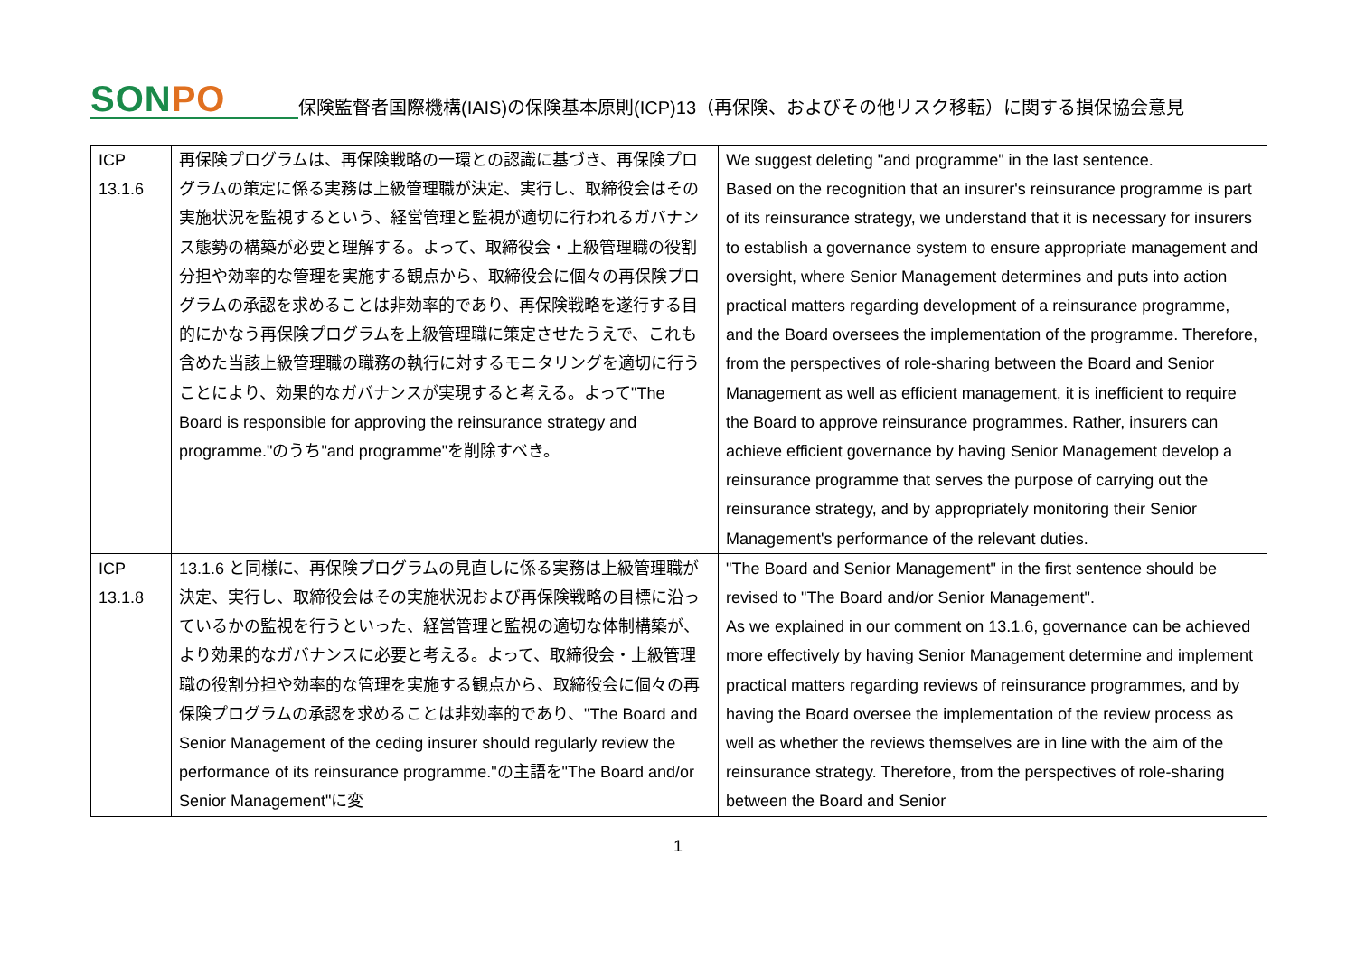SONPO
保険監督者国際機構(IAIS)の保険基本原則(ICP)13（再保険、およびその他リスク移転）に関する損保協会意見
| ICP 13.1.6 | 再保険プログラムは、再保険戦略の一環との認識に基づき、再保険プログラムの策定に係る実務は上級管理職が決定、実行し、取締役会はその実施状況を監視するという、経営管理と監視が適切に行われるガバナンス態勢の構築が必要と理解する。よって、取締役会・上級管理職の役割分担や効率的な管理を実施する観点から、取締役会に個々の再保険プログラムの承認を求めることは非効率的であり、再保険戦略を遂行する目的にかなう再保険プログラムを上級管理職に策定させたうえで、これも含めた当該上級管理職の職務の執行に対するモニタリングを適切に行うことにより、効果的なガバナンスが実現すると考える。よって"The Board is responsible for approving the reinsurance strategy and programme."のうち"and programme"を削除すべき。 | We suggest deleting "and programme" in the last sentence. Based on the recognition that an insurer's reinsurance programme is part of its reinsurance strategy, we understand that it is necessary for insurers to establish a governance system to ensure appropriate management and oversight, where Senior Management determines and puts into action practical matters regarding development of a reinsurance programme, and the Board oversees the implementation of the programme. Therefore, from the perspectives of role-sharing between the Board and Senior Management as well as efficient management, it is inefficient to require the Board to approve reinsurance programmes. Rather, insurers can achieve efficient governance by having Senior Management develop a reinsurance programme that serves the purpose of carrying out the reinsurance strategy, and by appropriately monitoring their Senior Management's performance of the relevant duties. |
| ICP 13.1.8 | 13.1.6 と同様に、再保険プログラムの見直しに係る実務は上級管理職が決定、実行し、取締役会はその実施状況および再保険戦略の目標に沿っているかの監視を行うといった、経営管理と監視の適切な体制構築が、より効果的なガバナンスに必要と考える。よって、取締役会・上級管理職の役割分担や効率的な管理を実施する観点から、取締役会に個々の再保険プログラムの承認を求めることは非効率的であり、"The Board and Senior Management of the ceding insurer should regularly review the performance of its reinsurance programme."の主語を"The Board and/or Senior Management"に変 | "The Board and Senior Management" in the first sentence should be revised to "The Board and/or Senior Management". As we explained in our comment on 13.1.6, governance can be achieved more effectively by having Senior Management determine and implement practical matters regarding reviews of reinsurance programmes, and by having the Board oversee the implementation of the review process as well as whether the reviews themselves are in line with the aim of the reinsurance strategy. Therefore, from the perspectives of role-sharing between the Board and Senior |
1